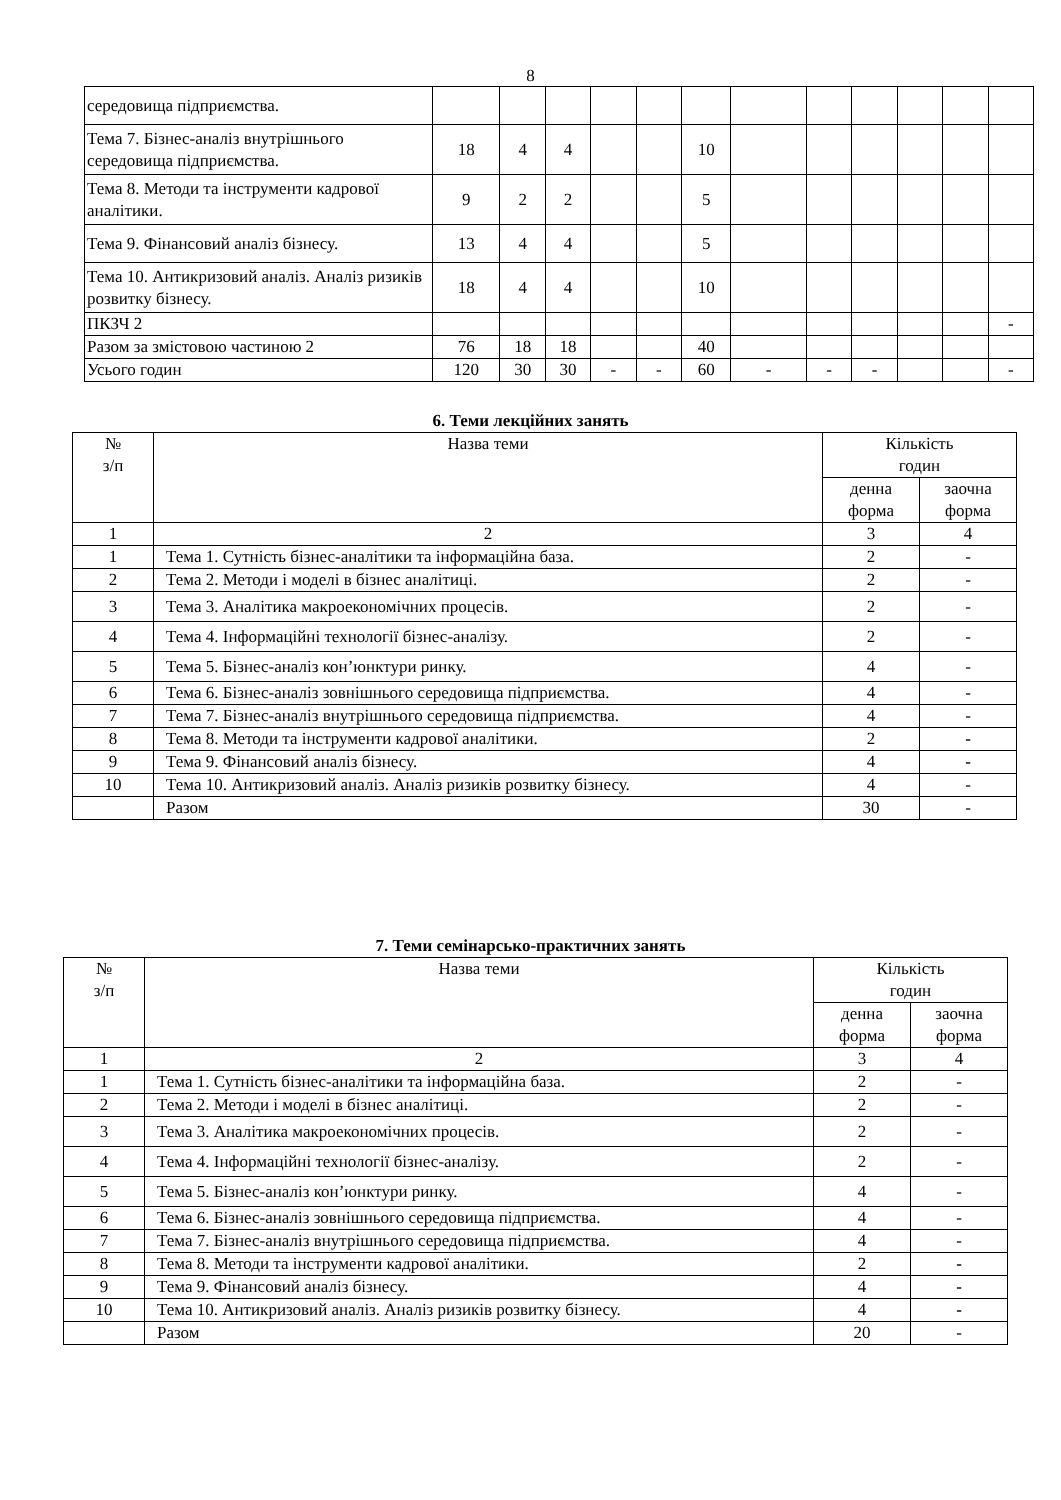8
| середовища підприємства. | | | | | | | | | | | | |
| Тема 7. Бізнес-аналіз внутрішнього середовища підприємства. | 18 | 4 | 4 | | | 10 | | | | | | |
| Тема 8. Методи та інструменти кадрової аналітики. | 9 | 2 | 2 | | | 5 | | | | | | |
| Тема 9. Фінансовий аналіз бізнесу. | 13 | 4 | 4 | | | 5 | | | | | | |
| Тема 10. Антикризовий аналіз. Аналіз ризиків розвитку бізнесу. | 18 | 4 | 4 | | | 10 | | | | | | |
| ПКЗЧ 2 | | | | | | | | | | | | - |
| Разом за змістовою частиною 2 | 76 | 18 | 18 | | | 40 | | | | | | |
| Усього годин | 120 | 30 | 30 | - | - | 60 | - | - | - | | | - |
6. Теми лекційних занять
| № з/п | Назва теми | Кількість годин | |
| --- | --- | --- | --- |
| | | денна форма | заочна форма |
| 1 | 2 | 3 | 4 |
| 1 | Тема 1. Сутність бізнес-аналітики та інформаційна база. | 2 | - |
| 2 | Тема 2. Методи і моделі в бізнес аналітиці. | 2 | - |
| 3 | Тема 3. Аналітика макроекономічних процесів. | 2 | - |
| 4 | Тема 4. Інформаційні технології бізнес-аналізу. | 2 | - |
| 5 | Тема 5. Бізнес-аналіз кон’юнктури ринку. | 4 | - |
| 6 | Тема 6. Бізнес-аналіз зовнішнього середовища підприємства. | 4 | - |
| 7 | Тема 7. Бізнес-аналіз внутрішнього середовища підприємства. | 4 | - |
| 8 | Тема 8. Методи та інструменти кадрової аналітики. | 2 | - |
| 9 | Тема 9. Фінансовий аналіз бізнесу. | 4 | - |
| 10 | Тема 10. Антикризовий аналіз. Аналіз ризиків розвитку бізнесу. | 4 | - |
| | Разом | 30 | - |
7. Теми семінарсько-практичних занять
| № з/п | Назва теми | Кількість годин | |
| --- | --- | --- | --- |
| | | денна форма | заочна форма |
| 1 | 2 | 3 | 4 |
| 1 | Тема 1. Сутність бізнес-аналітики та інформаційна база. | 2 | - |
| 2 | Тема 2. Методи і моделі в бізнес аналітиці. | 2 | - |
| 3 | Тема 3. Аналітика макроекономічних процесів. | 2 | - |
| 4 | Тема 4. Інформаційні технології бізнес-аналізу. | 2 | - |
| 5 | Тема 5. Бізнес-аналіз кон’юнктури ринку. | 4 | - |
| 6 | Тема 6. Бізнес-аналіз зовнішнього середовища підприємства. | 4 | - |
| 7 | Тема 7. Бізнес-аналіз внутрішнього середовища підприємства. | 4 | - |
| 8 | Тема 8. Методи та інструменти кадрової аналітики. | 2 | - |
| 9 | Тема 9. Фінансовий аналіз бізнесу. | 4 | - |
| 10 | Тема 10. Антикризовий аналіз. Аналіз ризиків розвитку бізнесу. | 4 | - |
| | Разом | 20 | - |